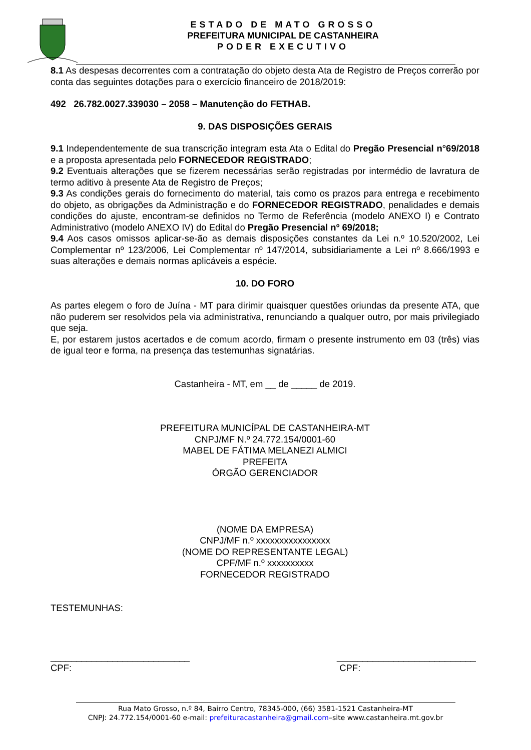ESTADO DE MATO GROSSO
PREFEITURA MUNICIPAL DE CASTANHEIRA
PODER EXECUTIVO
8.1 As despesas decorrentes com a contratação do objeto desta Ata de Registro de Preços correrão por conta das seguintes dotações para o exercício financeiro de 2018/2019:
492 26.782.0027.339030 – 2058 – Manutenção do FETHAB.
9. DAS DISPOSIÇÕES GERAIS
9.1 Independentemente de sua transcrição integram esta Ata o Edital do Pregão Presencial n°69/2018 e a proposta apresentada pelo FORNECEDOR REGISTRADO;
9.2 Eventuais alterações que se fizerem necessárias serão registradas por intermédio de lavratura de termo aditivo à presente Ata de Registro de Preços;
9.3 As condições gerais do fornecimento do material, tais como os prazos para entrega e recebimento do objeto, as obrigações da Administração e do FORNECEDOR REGISTRADO, penalidades e demais condições do ajuste, encontram-se definidos no Termo de Referência (modelo ANEXO I) e Contrato Administrativo (modelo ANEXO IV) do Edital do Pregão Presencial nº 69/2018;
9.4 Aos casos omissos aplicar-se-ão as demais disposições constantes da Lei n.º 10.520/2002, Lei Complementar nº 123/2006, Lei Complementar nº 147/2014, subsidiariamente a Lei nº 8.666/1993 e suas alterações e demais normas aplicáveis a espécie.
10. DO FORO
As partes elegem o foro de Juína - MT para dirimir quaisquer questões oriundas da presente ATA, que não puderem ser resolvidos pela via administrativa, renunciando a qualquer outro, por mais privilegiado que seja.
E, por estarem justos acertados e de comum acordo, firmam o presente instrumento em 03 (três) vias de igual teor e forma, na presença das testemunhas signatárias.
Castanheira - MT, em __ de _____ de 2019.
PREFEITURA MUNICÍPAL DE CASTANHEIRA-MT
CNPJ/MF N.º 24.772.154/0001-60
MABEL DE FÁTIMA MELANEZI ALMICI
PREFEITA
ÓRGÃO GERENCIADOR
(NOME DA EMPRESA)
CNPJ/MF n.º xxxxxxxxxxxxxxxx
(NOME DO REPRESENTANTE LEGAL)
CPF/MF n.º xxxxxxxxxx
FORNECEDOR REGISTRADO
TESTEMUNHAS:
___________________________
CPF:
___________________________
CPF:
Rua Mato Grosso, n.º 84, Bairro Centro, 78345-000, (66) 3581-1521 Castanheira-MT
CNPJ: 24.772.154/0001-60 e-mail: prefeituracastanheira@gmail.com–site www.castanheira.mt.gov.br